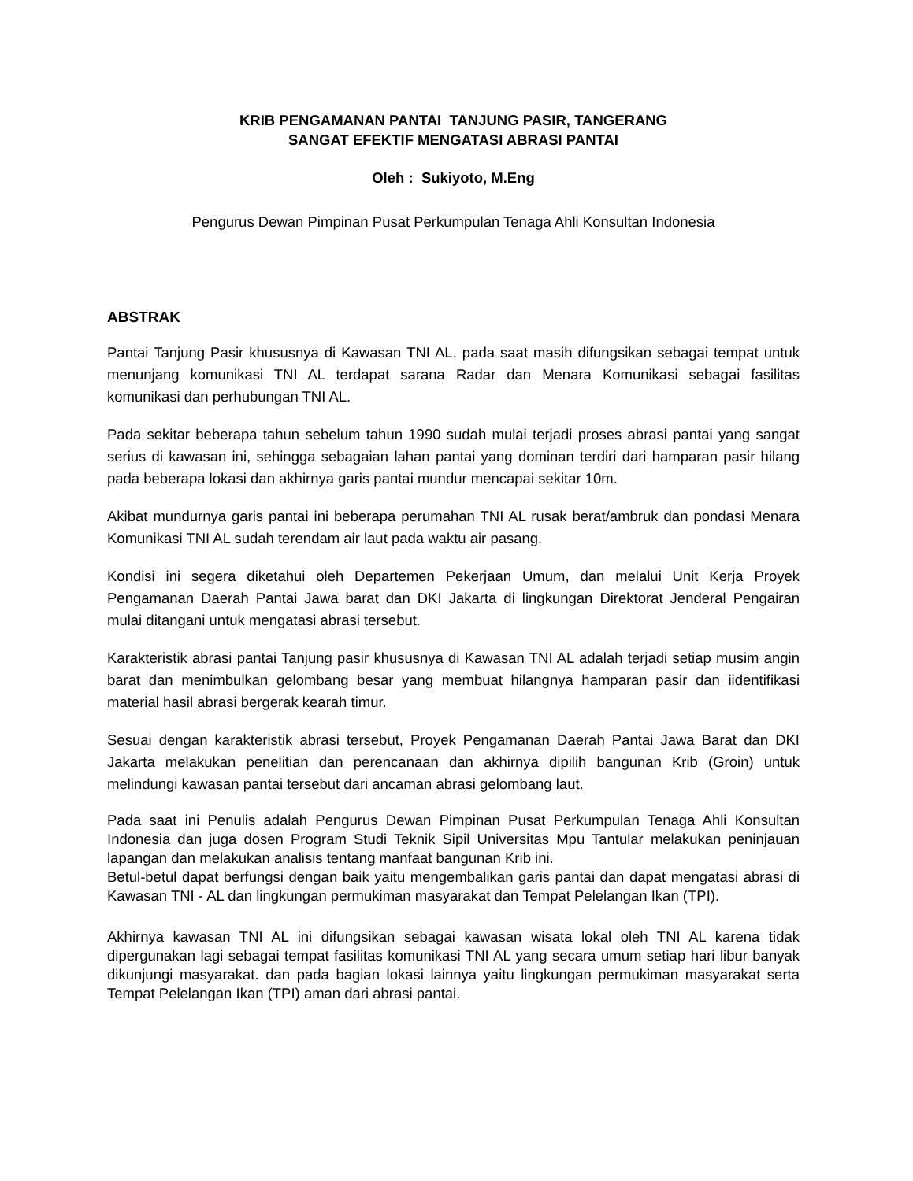KRIB PENGAMANAN PANTAI TANJUNG PASIR, TANGERANG
SANGAT EFEKTIF MENGATASI ABRASI PANTAI
Oleh : Sukiyoto, M.Eng
Pengurus Dewan Pimpinan Pusat Perkumpulan Tenaga Ahli Konsultan Indonesia
ABSTRAK
Pantai Tanjung Pasir khususnya di Kawasan TNI AL, pada saat masih difungsikan sebagai tempat untuk menunjang komunikasi TNI AL terdapat sarana Radar dan Menara Komunikasi sebagai fasilitas komunikasi dan perhubungan TNI AL.
Pada sekitar beberapa tahun sebelum tahun 1990 sudah mulai terjadi proses abrasi pantai yang sangat serius di kawasan ini, sehingga sebagaian lahan pantai yang dominan terdiri dari hamparan pasir hilang pada beberapa lokasi dan akhirnya garis pantai mundur mencapai sekitar 10m.
Akibat mundurnya garis pantai ini beberapa perumahan TNI AL rusak berat/ambruk dan pondasi Menara Komunikasi TNI AL sudah terendam air laut pada waktu air pasang.
Kondisi ini segera diketahui oleh Departemen Pekerjaan Umum, dan melalui Unit Kerja Proyek Pengamanan Daerah Pantai Jawa barat dan DKI Jakarta di lingkungan Direktorat Jenderal Pengairan mulai ditangani untuk mengatasi abrasi tersebut.
Karakteristik abrasi pantai Tanjung pasir khususnya di Kawasan TNI AL adalah terjadi setiap musim angin barat dan menimbulkan gelombang besar yang membuat hilangnya hamparan pasir dan iidentifikasi material hasil abrasi bergerak kearah timur.
Sesuai dengan karakteristik abrasi tersebut, Proyek Pengamanan Daerah Pantai Jawa Barat dan DKI Jakarta melakukan penelitian dan perencanaan dan akhirnya dipilih bangunan Krib (Groin) untuk melindungi kawasan pantai tersebut dari ancaman abrasi gelombang laut.
Pada saat ini Penulis adalah Pengurus Dewan Pimpinan Pusat Perkumpulan Tenaga Ahli Konsultan Indonesia dan juga dosen Program Studi Teknik Sipil Universitas Mpu Tantular melakukan peninjauan lapangan dan melakukan analisis tentang manfaat bangunan Krib ini.
Betul-betul dapat berfungsi dengan baik yaitu mengembalikan garis pantai dan dapat mengatasi abrasi di Kawasan TNI - AL dan lingkungan permukiman masyarakat dan Tempat Pelelangan Ikan (TPI).
Akhirnya kawasan TNI AL ini difungsikan sebagai kawasan wisata lokal oleh TNI AL karena tidak dipergunakan lagi sebagai tempat fasilitas komunikasi TNI AL yang secara umum setiap hari libur banyak dikunjungi masyarakat. dan pada bagian lokasi lainnya yaitu lingkungan permukiman masyarakat serta Tempat Pelelangan Ikan (TPI) aman dari abrasi pantai.